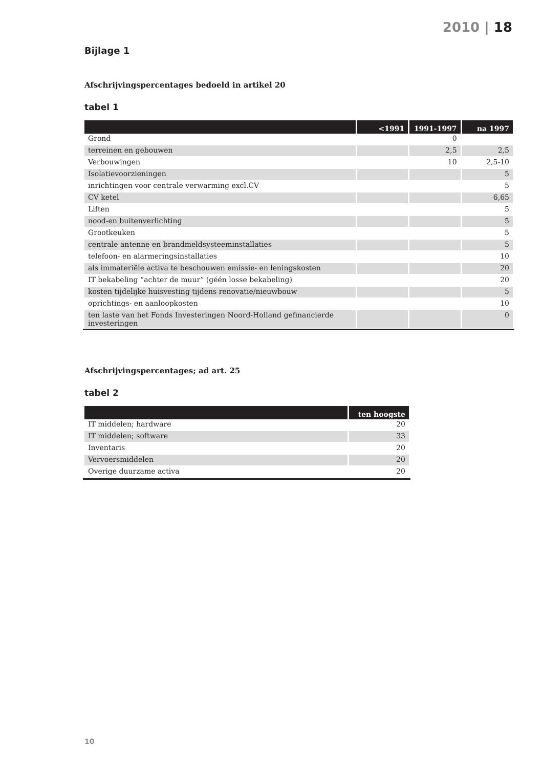2010 | 18
Bijlage 1
Afschrijvingspercentages bedoeld in artikel 20
tabel 1
| | <1991 | 1991-1997 | na 1997 |
| --- | --- | --- | --- |
| Grond | | 0 | |
| terreinen en gebouwen | | 2,5 | 2,5 |
| Verbouwingen | | 10 | 2,5-10 |
| Isolatievoorzieningen | | | 5 |
| inrichtingen voor centrale verwarming excl.CV | | | 5 |
| CV ketel | | | 6,65 |
| Liften | | | 5 |
| nood-en buitenverlichting | | | 5 |
| Grootkeuken | | | 5 |
| centrale antenne en brandmeldsysteeminstallaties | | | 5 |
| telefoon- en alarmeringsinstallaties | | | 10 |
| als immateriële activa te beschouwen emissie- en leningskosten | | | 20 |
| IT bekabeling “achter de muur” (géén losse bekabeling) | | | 20 |
| kosten tijdelijke huisvesting tijdens renovatie/nieuwbouw | | | 5 |
| oprichtings- en aanloopkosten | | | 10 |
| ten laste van het Fonds Investeringen Noord-Holland gefinancierde investeringen | | | 0 |
Afschrijvingspercentages; ad art. 25
tabel 2
| | ten hoogste |
| --- | --- |
| IT middelen; hardware | 20 |
| IT middelen; software | 33 |
| Inventaris | 20 |
| Vervoersmiddelen | 20 |
| Overige duurzame activa | 20 |
10